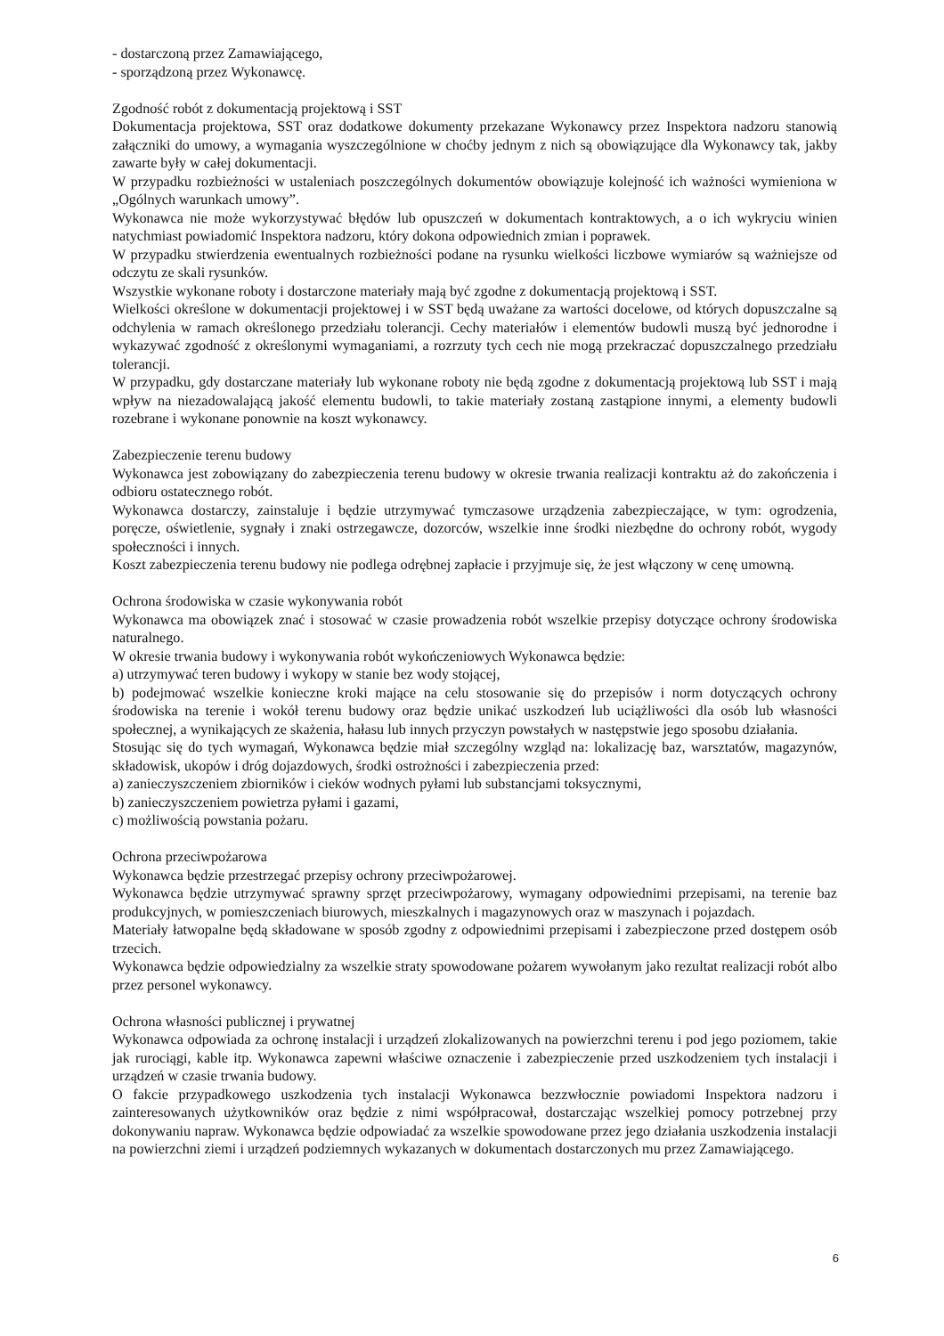- dostarczoną przez Zamawiającego,
- sporządzoną przez Wykonawcę.
Zgodność robót z dokumentacją projektową i SST
Dokumentacja projektowa, SST oraz dodatkowe dokumenty przekazane Wykonawcy przez Inspektora nadzoru stanowią załączniki do umowy, a wymagania wyszczególnione w choćby jednym z nich są obowiązujące dla Wykonawcy tak, jakby zawarte były w całej dokumentacji.
W przypadku rozbieżności w ustaleniach poszczególnych dokumentów obowiązuje kolejność ich ważności wymieniona w „Ogólnych warunkach umowy”.
Wykonawca nie może wykorzystywać błędów lub opuszczeń w dokumentach kontraktowych, a o ich wykryciu winien natychmiast powiadomić Inspektora nadzoru, który dokona odpowiednich zmian i poprawek.
W przypadku stwierdzenia ewentualnych rozbieżności podane na rysunku wielkości liczbowe wymiarów są ważniejsze od odczytu ze skali rysunków.
Wszystkie wykonane roboty i dostarczone materiały mają być zgodne z dokumentacją projektową i SST.
Wielkości określone w dokumentacji projektowej i w SST będą uważane za wartości docelowe, od których dopuszczalne są odchylenia w ramach określonego przedziału tolerancji. Cechy materiałów i elementów budowli muszą być jednorodne i wykazywać zgodność z określonymi wymaganiami, a rozrzuty tych cech nie mogą przekraczać dopuszczalnego przedziału tolerancji.
W przypadku, gdy dostarczane materiały lub wykonane roboty nie będą zgodne z dokumentacją projektową lub SST i mają wpływ na niezadowalającą jakość elementu budowli, to takie materiały zostaną zastąpione innymi, a elementy budowli rozebrane i wykonane ponownie na koszt wykonawcy.
Zabezpieczenie terenu budowy
Wykonawca jest zobowiązany do zabezpieczenia terenu budowy w okresie trwania realizacji kontraktu aż do zakończenia i odbioru ostatecznego robót.
Wykonawca dostarczy, zainstaluje i będzie utrzymywać tymczasowe urządzenia zabezpieczające, w tym: ogrodzenia, poręcze, oświetlenie, sygnały i znaki ostrzegawcze, dozorców, wszelkie inne środki niezbędne do ochrony robót, wygody społeczności i innych.
Koszt zabezpieczenia terenu budowy nie podlega odrębnej zapłacie i przyjmuje się, że jest włączony w cenę umowną.
Ochrona środowiska w czasie wykonywania robót
Wykonawca ma obowiązek znać i stosować w czasie prowadzenia robót wszelkie przepisy dotyczące ochrony środowiska naturalnego.
W okresie trwania budowy i wykonywania robót wykończeniowych Wykonawca będzie:
a) utrzymywać teren budowy i wykopy w stanie bez wody stojącej,
b) podejmować wszelkie konieczne kroki mające na celu stosowanie się do przepisów i norm dotyczących ochrony środowiska na terenie i wokół terenu budowy oraz będzie unikać uszkodzeń lub uciążliwości dla osób lub własności społecznej, a wynikających ze skażenia, hałasu lub innych przyczyn powstałych w następstwie jego sposobu działania.
Stosując się do tych wymagań, Wykonawca będzie miał szczególny wzgląd na: lokalizację baz, warsztatów, magazynów, składowisk, ukopów i dróg dojazdowych, środki ostrożności i zabezpieczenia przed:
a) zanieczyszczeniem zbiorników i cieków wodnych pyłami lub substancjami toksycznymi,
b) zanieczyszczeniem powietrza pyłami i gazami,
c) możliwością powstania pożaru.
Ochrona przeciwpożarowa
Wykonawca będzie przestrzegać przepisy ochrony przeciwpożarowej.
Wykonawca będzie utrzymywać sprawny sprzęt przeciwpożarowy, wymagany odpowiednimi przepisami, na terenie baz produkcyjnych, w pomieszczeniach biurowych, mieszkalnych i magazynowych oraz w maszynach i pojazdach.
Materiały łatwopalne będą składowane w sposób zgodny z odpowiednimi przepisami i zabezpieczone przed dostępem osób trzecich.
Wykonawca będzie odpowiedzialny za wszelkie straty spowodowane pożarem wywołanym jako rezultat realizacji robót albo przez personel wykonawcy.
Ochrona własności publicznej i prywatnej
Wykonawca odpowiada za ochronę instalacji i urządzeń zlokalizowanych na powierzchni terenu i pod jego poziomem, takie jak rurociągi, kable itp. Wykonawca zapewni właściwe oznaczenie i zabezpieczenie przed uszkodzeniem tych instalacji i urządzeń w czasie trwania budowy.
O fakcie przypadkowego uszkodzenia tych instalacji Wykonawca bezzwłocznie powiadomi Inspektora nadzoru i zainteresowanych użytkowników oraz będzie z nimi współpracował, dostarczając wszelkiej pomocy potrzebnej przy dokonywaniu napraw. Wykonawca będzie odpowiadać za wszelkie spowodowane przez jego działania uszkodzenia instalacji na powierzchni ziemi i urządzeń podziemnych wykazanych w dokumentach dostarczonych mu przez Zamawiającego.
6